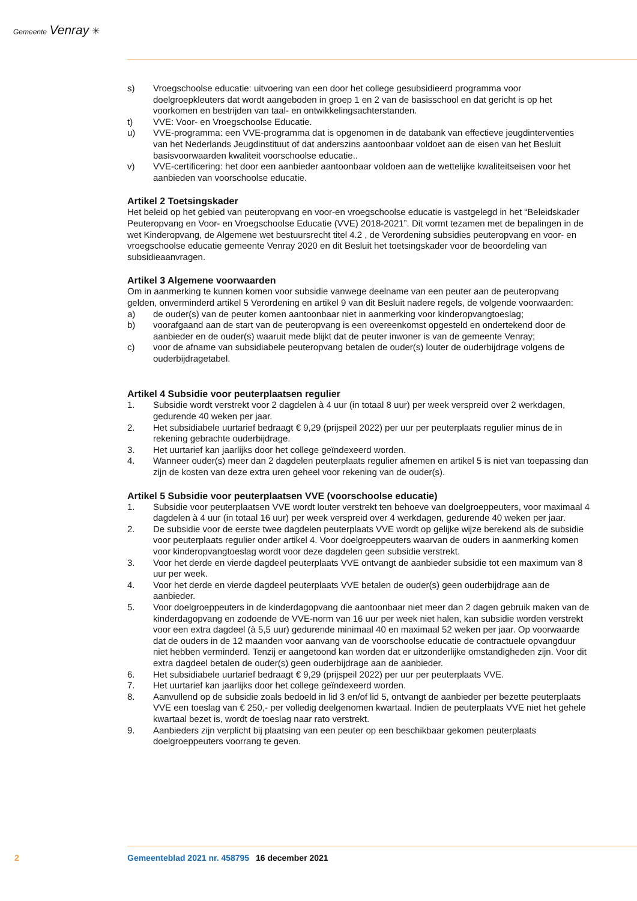Gemeente Venray ✳
s) Vroegschoolse educatie: uitvoering van een door het college gesubsidieerd programma voor doelgroepkleuters dat wordt aangeboden in groep 1 en 2 van de basisschool en dat gericht is op het voorkomen en bestrijden van taal- en ontwikkelingsachterstanden.
t) VVE: Voor- en Vroegschoolse Educatie.
u) VVE-programma: een VVE-programma dat is opgenomen in de databank van effectieve jeugdinterventies van het Nederlands Jeugdinstituut of dat anderszins aantoonbaar voldoet aan de eisen van het Besluit basisvoorwaarden kwaliteit voorschoolse educatie..
v) VVE-certificering: het door een aanbieder aantoonbaar voldoen aan de wettelijke kwaliteitseisen voor het aanbieden van voorschoolse educatie.
Artikel 2 Toetsingskader
Het beleid op het gebied van peuteropvang en voor-en vroegschoolse educatie is vastgelegd in het “Beleidskader Peuteropvang en Voor- en Vroegschoolse Educatie (VVE) 2018-2021”. Dit vormt tezamen met de bepalingen in de wet Kinderopvang, de Algemene wet bestuursrecht titel 4.2 , de Verordening subsidies peuteropvang en voor- en vroegschoolse educatie gemeente Venray 2020 en dit Besluit het toetsingskader voor de beoordeling van subsidieaanvragen.
Artikel 3 Algemene voorwaarden
Om in aanmerking te kunnen komen voor subsidie vanwege deelname van een peuter aan de peuteropvang gelden, onverminderd artikel 5 Verordening en artikel 9 van dit Besluit nadere regels, de volgende voorwaarden:
a) de ouder(s) van de peuter komen aantoonbaar niet in aanmerking voor kinderopvangtoeslag;
b) voorafgaand aan de start van de peuteropvang is een overeenkomst opgesteld en ondertekend door de aanbieder en de ouder(s) waaruit mede blijkt dat de peuter inwoner is van de gemeente Venray;
c) voor de afname van subsidiabele peuteropvang betalen de ouder(s) louter de ouderbijdrage volgens de ouderbijdragetabel.
Artikel 4 Subsidie voor peuterplaatsen regulier
1. Subsidie wordt verstrekt voor 2 dagdelen à 4 uur (in totaal 8 uur) per week verspreid over 2 werkdagen, gedurende 40 weken per jaar.
2. Het subsidiabele uurtarief bedraagt € 9,29 (prijspeil 2022) per uur per peuterplaats regulier minus de in rekening gebrachte ouderbijdrage.
3. Het uurtarief kan jaarlijks door het college geïndexeerd worden.
4. Wanneer ouder(s) meer dan 2 dagdelen peuterplaats regulier afnemen en artikel 5 is niet van toepassing dan zijn de kosten van deze extra uren geheel voor rekening van de ouder(s).
Artikel 5 Subsidie voor peuterplaatsen VVE (voorschoolse educatie)
1. Subsidie voor peuterplaatsen VVE wordt louter verstrekt ten behoeve van doelgroeppeuters, voor maximaal 4 dagdelen à 4 uur (in totaal 16 uur) per week verspreid over 4 werkdagen, gedurende 40 weken per jaar.
2. De subsidie voor de eerste twee dagdelen peuterplaats VVE wordt op gelijke wijze berekend als de subsidie voor peuterplaats regulier onder artikel 4. Voor doelgroeppeuters waarvan de ouders in aanmerking komen voor kinderopvangtoeslag wordt voor deze dagdelen geen subsidie verstrekt.
3. Voor het derde en vierde dagdeel peuterplaats VVE ontvangt de aanbieder subsidie tot een maximum van 8 uur per week.
4. Voor het derde en vierde dagdeel peuterplaats VVE betalen de ouder(s) geen ouderbijdrage aan de aanbieder.
5. Voor doelgroeppeuters in de kinderdagopvang die aantoonbaar niet meer dan 2 dagen gebruik maken van de kinderdagopvang en zodoende de VVE-norm van 16 uur per week niet halen, kan subsidie worden verstrekt voor een extra dagdeel (à 5,5 uur) gedurende minimaal 40 en maximaal 52 weken per jaar. Op voorwaarde dat de ouders in de 12 maanden voor aanvang van de voorschoolse educatie de contractuele opvangduur niet hebben verminderd. Tenzij er aangetoond kan worden dat er uitzonderlijke omstandigheden zijn. Voor dit extra dagdeel betalen de ouder(s) geen ouderbijdrage aan de aanbieder.
6. Het subsidiabele uurtarief bedraagt € 9,29 (prijspeil 2022) per uur per peuterplaats VVE.
7. Het uurtarief kan jaarlijks door het college geïndexeerd worden.
8. Aanvullend op de subsidie zoals bedoeld in lid 3 en/of lid 5, ontvangt de aanbieder per bezette peuterplaats VVE een toeslag van € 250,- per volledig deelgenomen kwartaal. Indien de peuterplaats VVE niet het gehele kwartaal bezet is, wordt de toeslag naar rato verstrekt.
9. Aanbieders zijn verplicht bij plaatsing van een peuter op een beschikbaar gekomen peuterplaats doelgroeppeuters voorrang te geven.
2 Gemeenteblad 2021 nr. 458795 16 december 2021